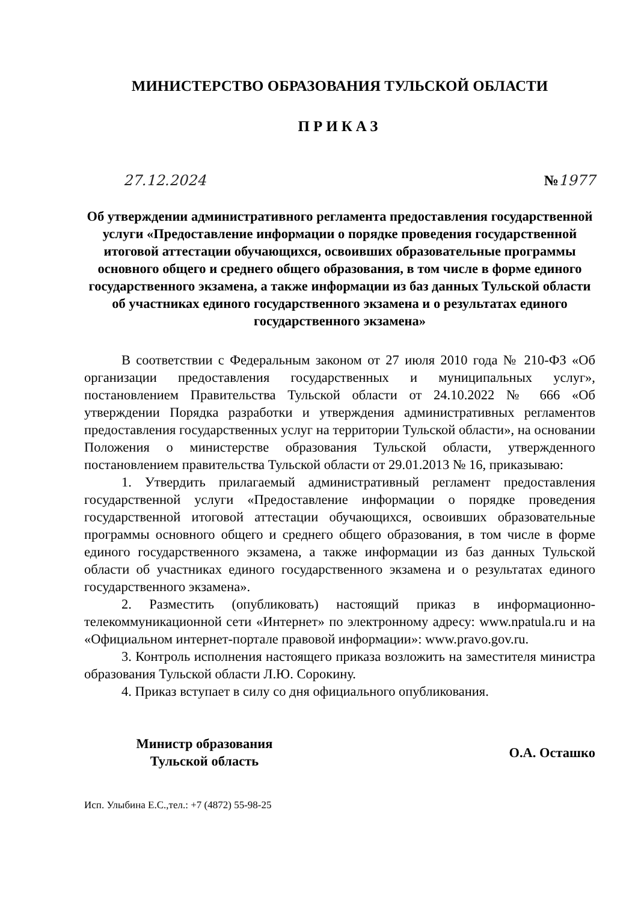МИНИСТЕРСТВО ОБРАЗОВАНИЯ ТУЛЬСКОЙ ОБЛАСТИ
ПРИКАЗ
27.12.2024 №1977
Об утверждении административного регламента предоставления государственной услуги «Предоставление информации о порядке проведения государственной итоговой аттестации обучающихся, освоивших образовательные программы основного общего и среднего общего образования, в том числе в форме единого государственного экзамена, а также информации из баз данных Тульской области об участниках единого государственного экзамена и о результатах единого государственного экзамена»
В соответствии с Федеральным законом от 27 июля 2010 года № 210-ФЗ «Об организации предоставления государственных и муниципальных услуг», постановлением Правительства Тульской области от 24.10.2022 № 666 «Об утверждении Порядка разработки и утверждения административных регламентов предоставления государственных услуг на территории Тульской области», на основании Положения о министерстве образования Тульской области, утвержденного постановлением правительства Тульской области от 29.01.2013 № 16, приказываю:
1. Утвердить прилагаемый административный регламент предоставления государственной услуги «Предоставление информации о порядке проведения государственной итоговой аттестации обучающихся, освоивших образовательные программы основного общего и среднего общего образования, в том числе в форме единого государственного экзамена, а также информации из баз данных Тульской области об участниках единого государственного экзамена и о результатах единого государственного экзамена».
2. Разместить (опубликовать) настоящий приказ в информационно-телекоммуникационной сети «Интернет» по электронному адресу: www.npatula.ru и на «Официальном интернет-портале правовой информации»: www.pravo.gov.ru.
3. Контроль исполнения настоящего приказа возложить на заместителя министра образования Тульской области Л.Ю. Сорокину.
4. Приказ вступает в силу со дня официального опубликования.
Министр образования
Тульской область
О.А. Осташко
Исп. Улыбина Е.С.,тел.: +7 (4872) 55-98-25